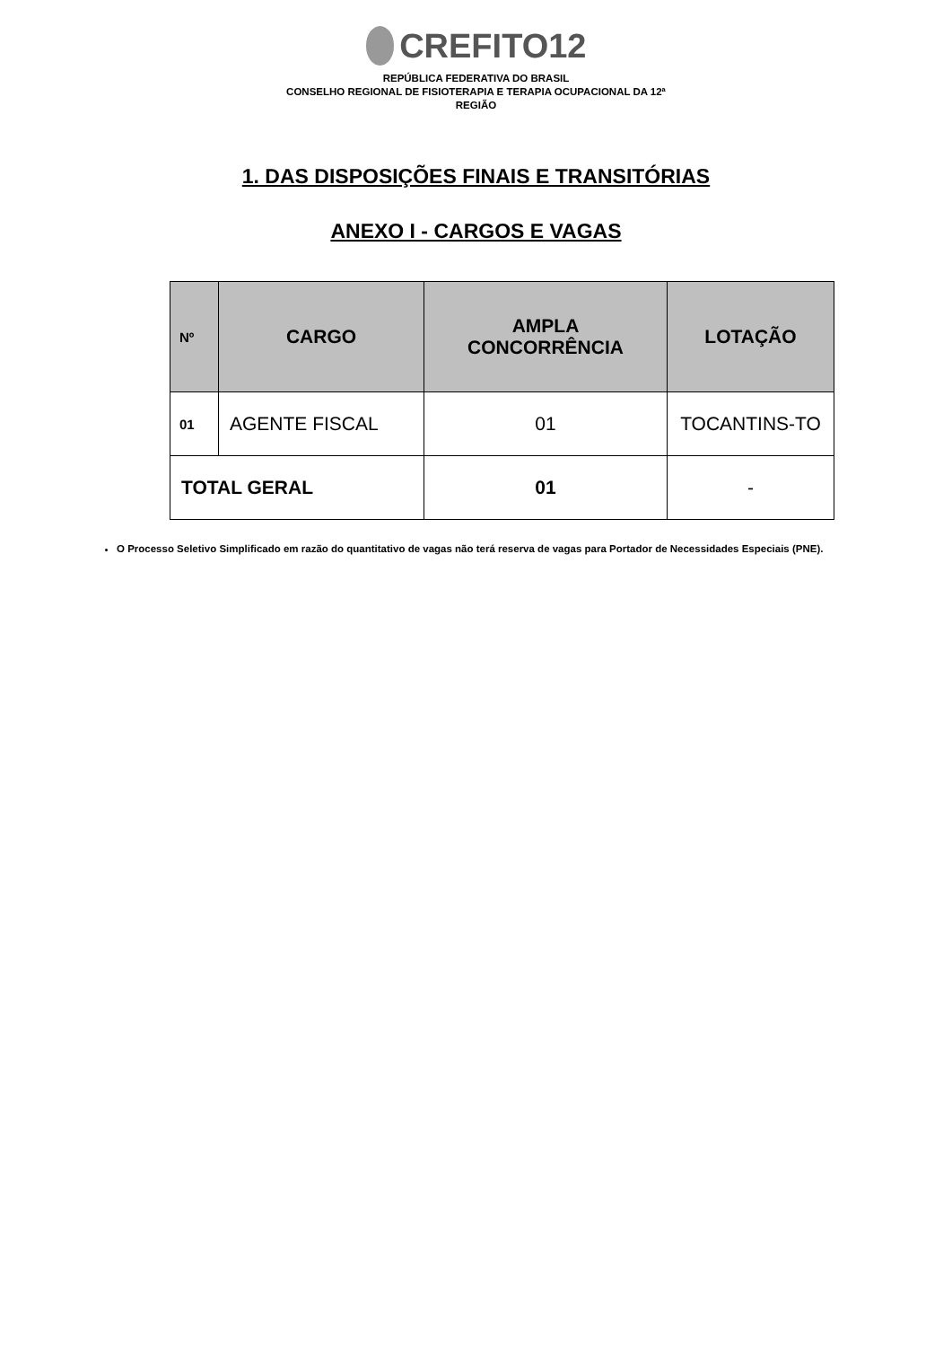CREFITO12
REPÚBLICA FEDERATIVA DO BRASIL
CONSELHO REGIONAL DE FISIOTERAPIA E TERAPIA OCUPACIONAL DA 12ª
REGIÃO
1. DAS DISPOSIÇÕES FINAIS E TRANSITÓRIAS
ANEXO I - CARGOS E VAGAS
| Nº | CARGO | AMPLA CONCORRÊNCIA | LOTAÇÃO |
| --- | --- | --- | --- |
| 01 | AGENTE FISCAL | 01 | TOCANTINS-TO |
| TOTAL GERAL | | 01 | - |
O Processo Seletivo Simplificado em razão do quantitativo de vagas não terá reserva de vagas para Portador de Necessidades Especiais (PNE).